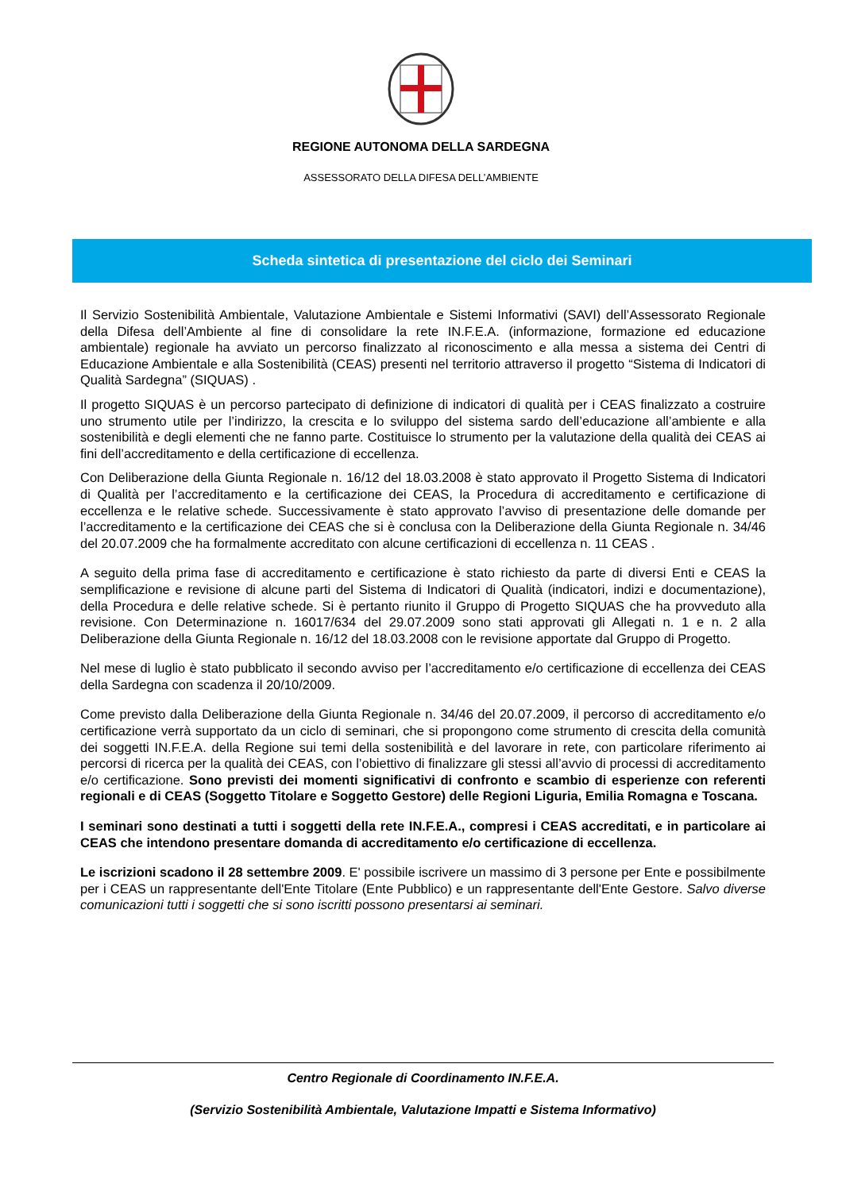REGIONE AUTONOMA DELLA SARDEGNA
ASSESSORATO DELLA DIFESA DELL’AMBIENTE
Scheda sintetica di presentazione del ciclo dei Seminari
Il Servizio Sostenibilità Ambientale, Valutazione Ambientale e Sistemi Informativi (SAVI) dell’Assessorato Regionale della Difesa dell’Ambiente al fine di consolidare la rete IN.F.E.A. (informazione, formazione ed educazione ambientale) regionale ha avviato un percorso finalizzato al riconoscimento e alla messa a sistema dei Centri di Educazione Ambientale e alla Sostenibilità (CEAS) presenti nel territorio attraverso il progetto “Sistema di Indicatori di Qualità Sardegna” (SIQUAS) .
Il progetto SIQUAS è un percorso partecipato di definizione di indicatori di qualità per i CEAS finalizzato a costruire uno strumento utile per l’indirizzo, la crescita e lo sviluppo del sistema sardo dell’educazione all’ambiente e alla sostenibilità e degli elementi che ne fanno parte. Costituisce lo strumento per la valutazione della qualità dei CEAS ai fini dell’accreditamento e della certificazione di eccellenza.
Con Deliberazione della Giunta Regionale n. 16/12 del 18.03.2008 è stato approvato il Progetto Sistema di Indicatori di Qualità per l’accreditamento e la certificazione dei CEAS, la Procedura di accreditamento e certificazione di eccellenza e le relative schede. Successivamente è stato approvato l’avviso di presentazione delle domande per l’accreditamento e la certificazione dei CEAS che si è conclusa con la Deliberazione della Giunta Regionale n. 34/46 del 20.07.2009 che ha formalmente accreditato con alcune certificazioni di eccellenza n. 11 CEAS .
A seguito della prima fase di accreditamento e certificazione è stato richiesto da parte di diversi Enti e CEAS la semplificazione e revisione di alcune parti del Sistema di Indicatori di Qualità (indicatori, indizi e documentazione), della Procedura e delle relative schede. Si è pertanto riunito il Gruppo di Progetto SIQUAS che ha provveduto alla revisione. Con Determinazione n. 16017/634 del 29.07.2009 sono stati approvati gli Allegati n. 1 e n. 2 alla Deliberazione della Giunta Regionale n. 16/12 del 18.03.2008 con le revisione apportate dal Gruppo di Progetto.
Nel mese di luglio è stato pubblicato il secondo avviso per l’accreditamento e/o certificazione di eccellenza dei CEAS della Sardegna con scadenza il 20/10/2009.
Come previsto dalla Deliberazione della Giunta Regionale n. 34/46 del 20.07.2009, il percorso di accreditamento e/o certificazione verrà supportato da un ciclo di seminari, che si propongono come strumento di crescita della comunità dei soggetti IN.F.E.A. della Regione sui temi della sostenibilità e del lavorare in rete, con particolare riferimento ai percorsi di ricerca per la qualità dei CEAS, con l’obiettivo di finalizzare gli stessi all’avvio di processi di accreditamento e/o certificazione. Sono previsti dei momenti significativi di confronto e scambio di esperienze con referenti regionali e di CEAS (Soggetto Titolare e Soggetto Gestore) delle Regioni Liguria, Emilia Romagna e Toscana.
I seminari sono destinati a tutti i soggetti della rete IN.F.E.A., compresi i CEAS accreditati, e in particolare ai CEAS che intendono presentare domanda di accreditamento e/o certificazione di eccellenza.
Le iscrizioni scadono il 28 settembre 2009. E' possibile iscrivere un massimo di 3 persone per Ente e possibilmente per i CEAS un rappresentante dell'Ente Titolare (Ente Pubblico) e un rappresentante dell'Ente Gestore. Salvo diverse comunicazioni tutti i soggetti che si sono iscritti possono presentarsi ai seminari.
Centro Regionale di Coordinamento IN.F.E.A.
(Servizio Sostenibilità Ambientale, Valutazione Impatti e Sistema Informativo)